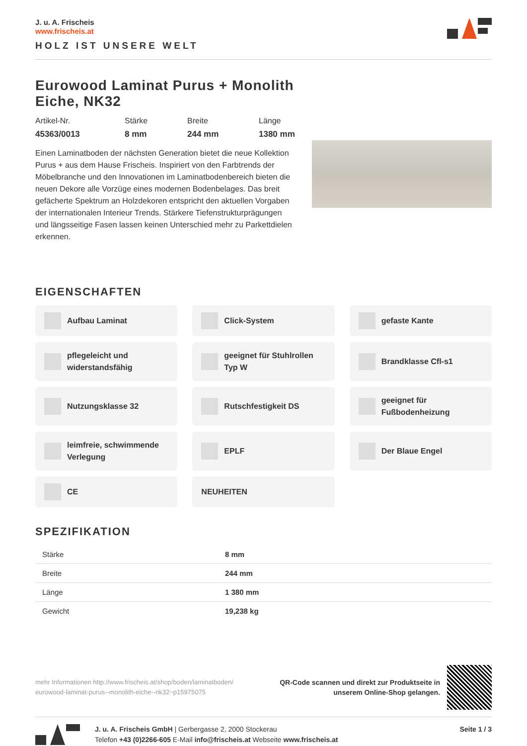J. u. A. Frischeis
www.frischeis.at
HOLZ IST UNSERE WELT
Eurowood Laminat Purus + Monolith Eiche, NK32
Artikel-Nr.
45363/0013
Stärke
8 mm
Breite
244 mm
Länge
1380 mm
Einen Laminatboden der nächsten Generation bietet die neue Kollektion Purus + aus dem Hause Frischeis. Inspiriert von den Farbtrends der Möbelbranche und den Innovationen im Laminatbodenbereich bieten die neuen Dekore alle Vorzüge eines modernen Bodenbelages. Das breit gefächerte Spektrum an Holzdekoren entspricht den aktuellen Vorgaben der internationalen Interieur Trends. Stärkere Tiefenstrukturprägungen und längsseitige Fasen lassen keinen Unterschied mehr zu Parkettdielen erkennen.
EIGENSCHAFTEN
Aufbau Laminat
Click-System
gefaste Kante
pflegeleicht und widerstandsfähig
geeignet für Stuhlrollen Typ W
Brandklasse Cfl-s1
Nutzungsklasse 32
Rutschfestigkeit DS
geeignet für Fußbodenheizung
leimfreie, schwimmende Verlegung
EPLF
Der Blaue Engel
CE
NEUHEITEN
SPEZIFIKATION
| Stärke | 8 mm |
| Breite | 244 mm |
| Länge | 1 380 mm |
| Gewicht | 19,238 kg |
mehr Informationen http://www.frischeis.at/shop/boden/laminatboden/
eurowood-laminat-purus--monolith-eiche--nk32~p15975075
QR-Code scannen und direkt zur Produktseite in
unserem Online-Shop gelangen.
J. u. A. Frischeis GmbH | Gerbergasse 2, 2000 Stockerau
Telefon +43 (0)2266-605 E-Mail info@frischeis.at Webseite www.frischeis.at
Seite 1 / 3